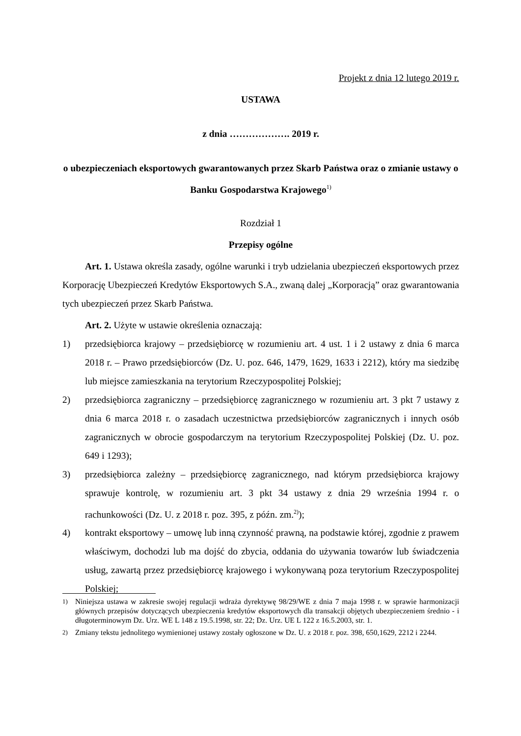Projekt z dnia 12 lutego 2019 r.
USTAWA
z dnia ………………. 2019 r.
o ubezpieczeniach eksportowych gwarantowanych przez Skarb Państwa oraz o zmianie ustawy o Banku Gospodarstwa Krajowego<sup>1)</sup>
Rozdział 1
Przepisy ogólne
Art. 1. Ustawa określa zasady, ogólne warunki i tryb udzielania ubezpieczeń eksportowych przez Korporację Ubezpieczeń Kredytów Eksportowych S.A., zwaną dalej „Korporacją” oraz gwarantowania tych ubezpieczeń przez Skarb Państwa.
Art. 2. Użyte w ustawie określenia oznaczają:
1) przedsiębiorca krajowy – przedsiębiorcę w rozumieniu art. 4 ust. 1 i 2 ustawy z dnia 6 marca 2018 r. – Prawo przedsiębiorców (Dz. U. poz. 646, 1479, 1629, 1633 i 2212), który ma siedzibę lub miejsce zamieszkania na terytorium Rzeczypospolitej Polskiej;
2) przedsiębiorca zagraniczny – przedsiębiorcę zagranicznego w rozumieniu art. 3 pkt 7 ustawy z dnia 6 marca 2018 r. o zasadach uczestnictwa przedsiębiorców zagranicznych i innych osób zagranicznych w obrocie gospodarczym na terytorium Rzeczypospolitej Polskiej (Dz. U. poz. 649 i 1293);
3) przedsiębiorca zależny – przedsiębiorcę zagranicznego, nad którym przedsiębiorca krajowy sprawuje kontrolę, w rozumieniu art. 3 pkt 34 ustawy z dnia 29 września 1994 r. o rachunkowości (Dz. U. z 2018 r. poz. 395, z późn. zm.<sup>2)</sup>);
4) kontrakt eksportowy – umowę lub inną czynność prawną, na podstawie której, zgodnie z prawem właściwym, dochodzi lub ma dojść do zbycia, oddania do używania towarów lub świadczenia usług, zawartą przez przedsiębiorcę krajowego i wykonywaną poza terytorium Rzeczypospolitej Polskiej;
<sup>1)</sup> Niniejsza ustawa w zakresie swojej regulacji wdraża dyrektywę 98/29/WE z dnia 7 maja 1998 r. w sprawie harmonizacji głównych przepisów dotyczących ubezpieczenia kredytów eksportowych dla transakcji objętych ubezpieczeniem średnio - i długoterminowym Dz. Urz. WE L 148 z 19.5.1998, str. 22; Dz. Urz. UE L 122 z 16.5.2003, str. 1.
<sup>2)</sup> Zmiany tekstu jednolitego wymienionej ustawy zostały ogłoszone w Dz. U. z 2018 r. poz. 398, 650,1629, 2212 i 2244.